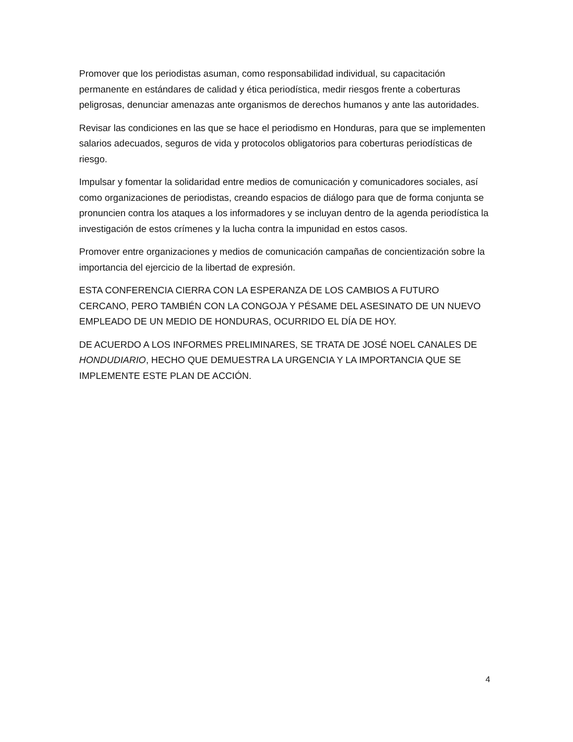Promover que los periodistas asuman, como responsabilidad individual, su capacitación permanente en estándares de calidad y ética periodística, medir riesgos frente a coberturas peligrosas, denunciar amenazas ante organismos de derechos humanos y ante las autoridades.
Revisar las condiciones en las que se hace el periodismo en Honduras, para que se implementen salarios adecuados, seguros de vida y protocolos obligatorios para coberturas periodísticas de riesgo.
Impulsar y fomentar la solidaridad entre medios de comunicación y comunicadores sociales, así como organizaciones de periodistas, creando espacios de diálogo para que de forma conjunta se pronuncien contra los ataques a los informadores y se incluyan dentro de la agenda periodística la investigación de estos crímenes y la lucha contra la impunidad en estos casos.
Promover entre organizaciones y medios de comunicación campañas de concientización sobre la importancia del ejercicio de la libertad de expresión.
ESTA CONFERENCIA CIERRA CON LA ESPERANZA DE LOS CAMBIOS A FUTURO CERCANO, PERO TAMBIÉN CON LA CONGOJA Y PÉSAME DEL ASESINATO DE UN NUEVO EMPLEADO DE UN MEDIO DE HONDURAS, OCURRIDO EL DÍA DE HOY.
DE ACUERDO A LOS INFORMES PRELIMINARES, SE TRATA DE JOSÉ NOEL CANALES DE HONDUDIARIO, HECHO QUE DEMUESTRA LA URGENCIA Y LA IMPORTANCIA QUE SE IMPLEMENTE ESTE PLAN DE ACCIÓN.
4